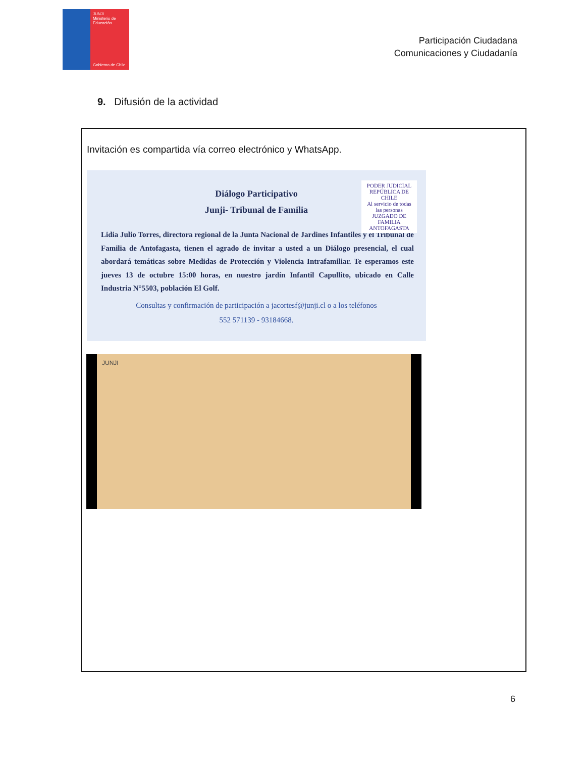JUNJI
Ministerio de Educación
Gobierno de Chile
Participación Ciudadana
Comunicaciones y Ciudadanía
9. Difusión de la actividad
Invitación es compartida vía correo electrónico y WhatsApp.
Diálogo Participativo
Junji- Tribunal de Familia
PODER JUDICIAL
REPÚBLICA DE CHILE
Al servicio de todas las personas
JUZGADO DE FAMILIA ANTOFAGASTA
Lidia Julio Torres, directora regional de la Junta Nacional de Jardines Infantiles y el Tribunal de Familia de Antofagasta, tienen el agrado de invitar a usted a un Diálogo presencial, el cual abordará temáticas sobre Medidas de Protección y Violencia Intrafamiliar. Te esperamos este jueves 13 de octubre 15:00 horas, en nuestro jardín Infantil Capullito, ubicado en Calle Industria N°5503, población El Golf.
Consultas y confirmación de participación a jacortesf@junji.cl o a los teléfonos
552 571139 - 93184668.
JUNJI
6